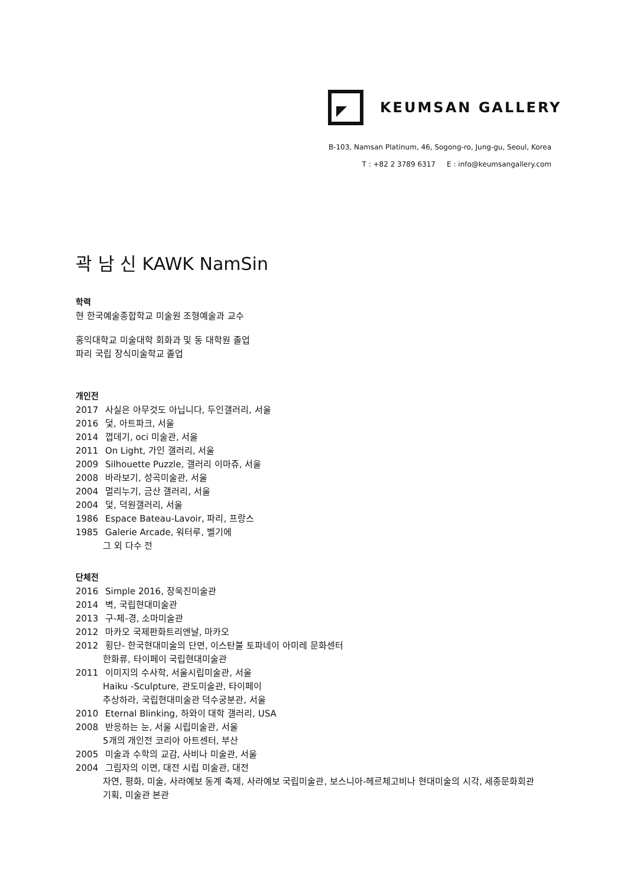KEUMSAN GALLERY
B-103, Namsan Platinum, 46, Sogong-ro, Jung-gu, Seoul, Korea
T : +82 2 3789 6317 E : info@keumsangallery.com
곽 남 신 KAWK NamSin
학력
현 한국예술종합학교 미술원 조형예술과 교수
홍익대학교 미술대학 회화과 및 동 대학원 졸업
파리 국립 장식미술학교 졸업
개인전
2017 사실은 아무것도 아닙니다, 두인갤러리, 서울
2016 덫, 아트파크, 서울
2014 껍데기, oci 미술관, 서울
2011 On Light, 가인 갤러리, 서울
2009 Silhouette Puzzle, 갤러리 이마쥬, 서울
2008 바라보기, 성곡미술관, 서울
2004 멀리누기, 금산 갤러리, 서울
2004 덫, 덕원갤러리, 서울
1986 Espace Bateau-Lavoir, 파리, 프랑스
1985 Galerie Arcade, 워터루, 벨기에
그 외 다수 전
단체전
2016 Simple 2016, 장욱진미술관
2014 벽, 국립현대미술관
2013 구-체-경, 소마미술관
2012 마카오 국제판화트리엔날, 마카오
2012 횡단- 한국현대미술의 단면, 이스탄불 토파네이 아미레 문화센터
한화류, 타이페이 국립현대미술관
2011 이미지의 수사학, 서울시립미술관, 서울
Haiku -Sculpture, 관도미술관, 타이페이
추상하라, 국립현대미술관 덕수궁분관, 서울
2010 Eternal Blinking, 하와이 대학 갤러리, USA
2008 반응하는 눈, 서울 시립미술관, 서울
5개의 개인전 코리아 아트센터, 부산
2005 미술과 수학의 교감, 사비나 미술관, 서울
2004 그림자의 이면, 대전 시립 미술관, 대전
자연, 평화, 미술, 사라예보 동계 축제, 사라예보 국립미술관, 보스니아-헤르체고비나 현대미술의 시각, 세종문화회관
기획, 미술관 본관